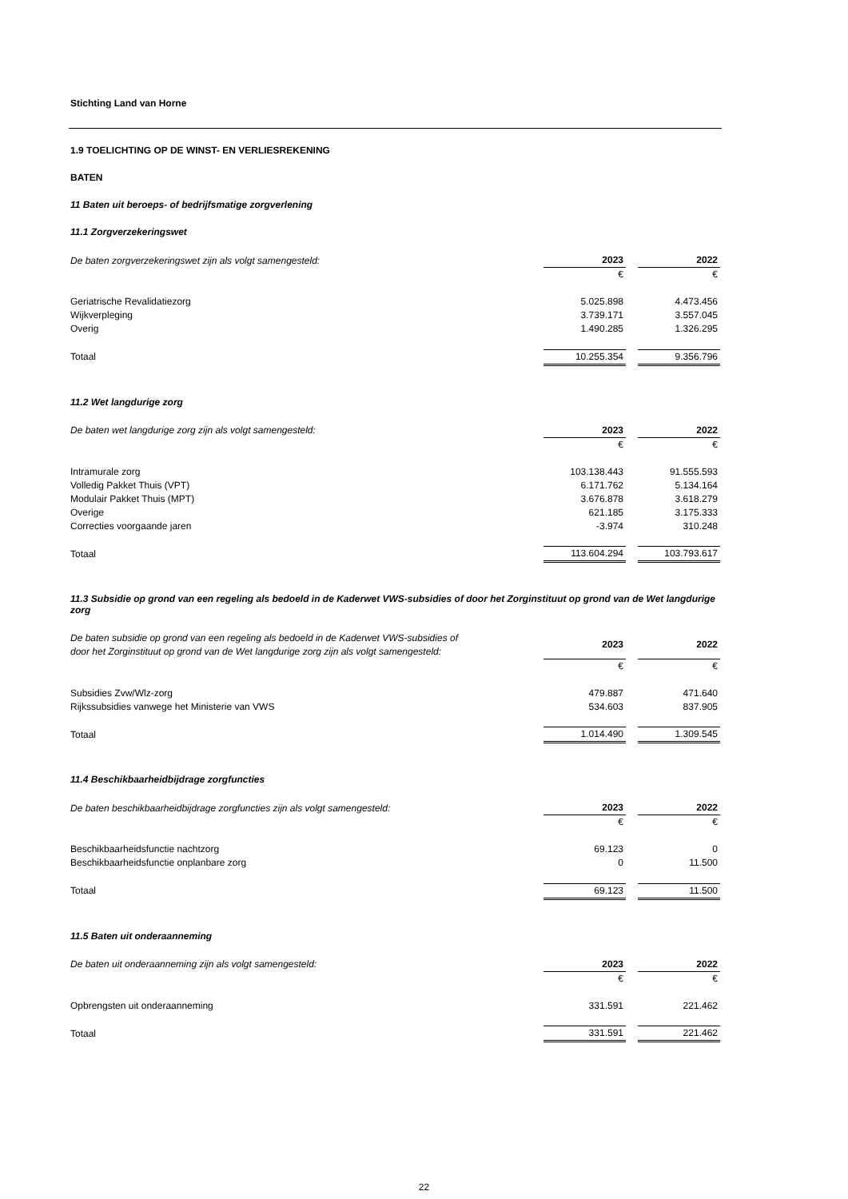Stichting Land van Horne
1.9 TOELICHTING OP DE WINST- EN VERLIESREKENING
BATEN
11 Baten uit beroeps- of bedrijfsmatige zorgverlening
11.1 Zorgverzekeringswet
| De baten zorgverzekeringswet zijn als volgt samengesteld: | 2023 | | 2022 |
| | € | | € |
| Geriatrische Revalidatiezorg | 5.025.898 | | 4.473.456 |
| Wijkverpleging | 3.739.171 | | 3.557.045 |
| Overig | 1.490.285 | | 1.326.295 |
| Totaal | 10.255.354 | | 9.356.796 |
11.2 Wet langdurige zorg
| De baten wet langdurige zorg zijn als volgt samengesteld: | 2023 | | 2022 |
| | € | | € |
| Intramurale zorg | 103.138.443 | | 91.555.593 |
| Volledig Pakket Thuis (VPT) | 6.171.762 | | 5.134.164 |
| Modulair Pakket Thuis (MPT) | 3.676.878 | | 3.618.279 |
| Overige | 621.185 | | 3.175.333 |
| Correcties voorgaande jaren | -3.974 | | 310.248 |
| Totaal | 113.604.294 | | 103.793.617 |
11.3 Subsidie op grond van een regeling als bedoeld in de Kaderwet VWS-subsidies of door het Zorginstituut op grond van de Wet langdurige zorg
| De baten subsidie op grond van een regeling als bedoeld in de Kaderwet VWS-subsidies of door het Zorginstituut op grond van de Wet langdurige zorg zijn als volgt samengesteld: | 2023 | | 2022 |
| | € | | € |
| Subsidies Zvw/Wlz-zorg | 479.887 | | 471.640 |
| Rijkssubsidies vanwege het Ministerie van VWS | 534.603 | | 837.905 |
| Totaal | 1.014.490 | | 1.309.545 |
11.4 Beschikbaarheidbijdrage zorgfuncties
| De baten beschikbaarheidbijdrage zorgfuncties zijn als volgt samengesteld: | 2023 | | 2022 |
| | € | | € |
| Beschikbaarheidsfunctie nachtzorg | 69.123 | | 0 |
| Beschikbaarheidsfunctie onplanbare zorg | 0 | | 11.500 |
| Totaal | 69.123 | | 11.500 |
11.5 Baten uit onderaanneming
| De baten uit onderaanneming zijn als volgt samengesteld: | 2023 | | 2022 |
| | € | | € |
| Opbrengsten uit onderaanneming | 331.591 | | 221.462 |
| Totaal | 331.591 | | 221.462 |
22